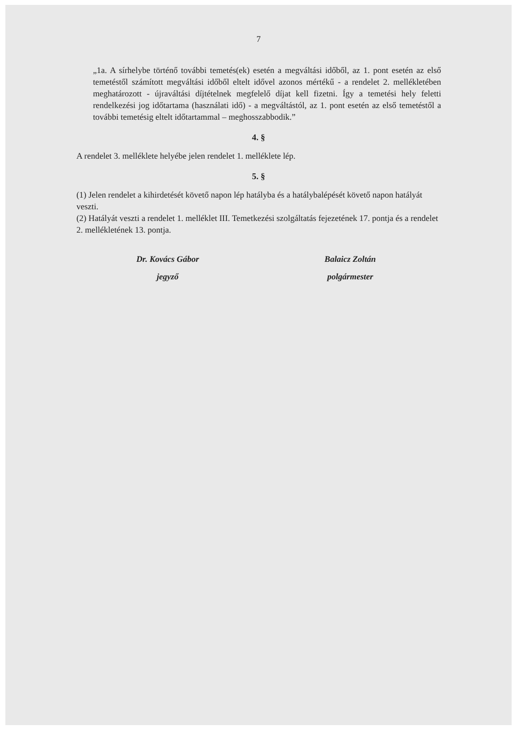7
„1a. A sírhelybe történő további temetés(ek) esetén a megváltási időből, az 1. pont esetén az első temetéstől számított megváltási időből eltelt idővel azonos mértékű - a rendelet 2. mellékletében meghatározott - újraváltási díjtételnek megfelelő díjat kell fizetni. Így a temetési hely feletti rendelkezési jog időtartama (használati idő) - a megváltástól, az 1. pont esetén az első temetéstől a további temetésig eltelt időtartammal – meghosszabbodik.”
4. §
A rendelet 3. melléklete helyébe jelen rendelet 1. melléklete lép.
5. §
(1) Jelen rendelet a kihirdetését követő napon lép hatályba és a hatálybalépését követő napon hatályát veszti.
(2) Hatályát veszti a rendelet 1. melléklet III. Temetkezési szolgáltatás fejezetének 17. pontja és a rendelet 2. mellékletének 13. pontja.
Dr. Kovács Gábor
jegyző
Balaicz Zoltán
polgármester